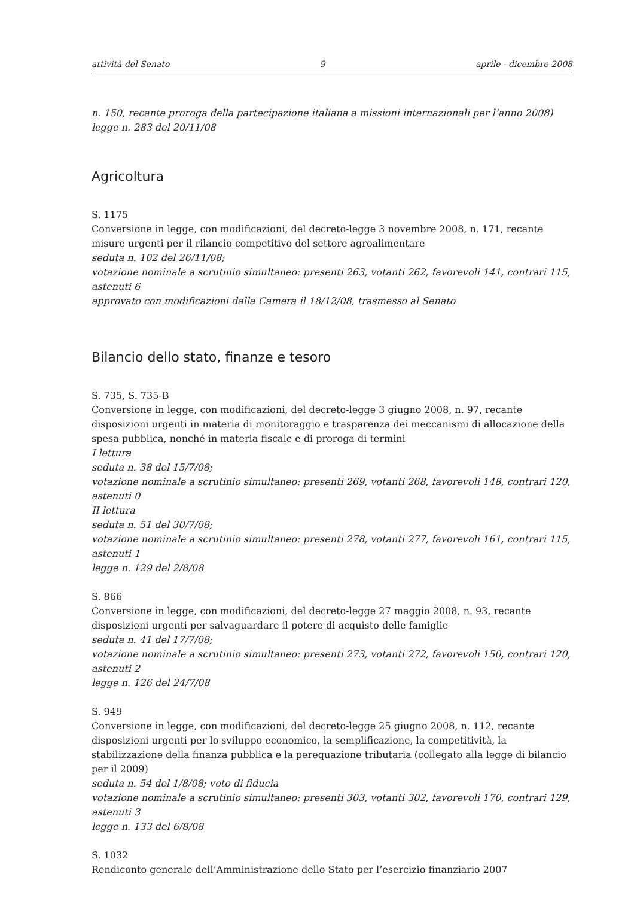attività del Senato 9 aprile - dicembre 2008
n. 150, recante proroga della partecipazione italiana a missioni internazionali per l’anno 2008)
legge n. 283 del 20/11/08
Agricoltura
S. 1175
Conversione in legge, con modificazioni, del decreto-legge 3 novembre 2008, n. 171, recante misure urgenti per il rilancio competitivo del settore agroalimentare
seduta n. 102 del 26/11/08;
votazione nominale a scrutinio simultaneo: presenti 263, votanti 262, favorevoli 141, contrari 115, astenuti 6
approvato con modificazioni dalla Camera il 18/12/08, trasmesso al Senato
Bilancio dello stato, finanze e tesoro
S. 735, S. 735-B
Conversione in legge, con modificazioni, del decreto-legge 3 giugno 2008, n. 97, recante disposizioni urgenti in materia di monitoraggio e trasparenza dei meccanismi di allocazione della spesa pubblica, nonché in materia fiscale e di proroga di termini
I lettura
seduta n. 38 del 15/7/08;
votazione nominale a scrutinio simultaneo: presenti 269, votanti 268, favorevoli 148, contrari 120, astenuti 0
II lettura
seduta n. 51 del 30/7/08;
votazione nominale a scrutinio simultaneo: presenti 278, votanti 277, favorevoli 161, contrari 115, astenuti 1
legge n. 129 del 2/8/08
S. 866
Conversione in legge, con modificazioni, del decreto-legge 27 maggio 2008, n. 93, recante disposizioni urgenti per salvaguardare il potere di acquisto delle famiglie
seduta n. 41 del 17/7/08;
votazione nominale a scrutinio simultaneo: presenti 273, votanti 272, favorevoli 150, contrari 120, astenuti 2
legge n. 126 del 24/7/08
S. 949
Conversione in legge, con modificazioni, del decreto-legge 25 giugno 2008, n. 112, recante disposizioni urgenti per lo sviluppo economico, la semplificazione, la competitività, la stabilizzazione della finanza pubblica e la perequazione tributaria (collegato alla legge di bilancio per il 2009)
seduta n. 54 del 1/8/08; voto di fiducia
votazione nominale a scrutinio simultaneo: presenti 303, votanti 302, favorevoli 170, contrari 129, astenuti 3
legge n. 133 del 6/8/08
S. 1032
Rendiconto generale dell’Amministrazione dello Stato per l’esercizio finanziario 2007